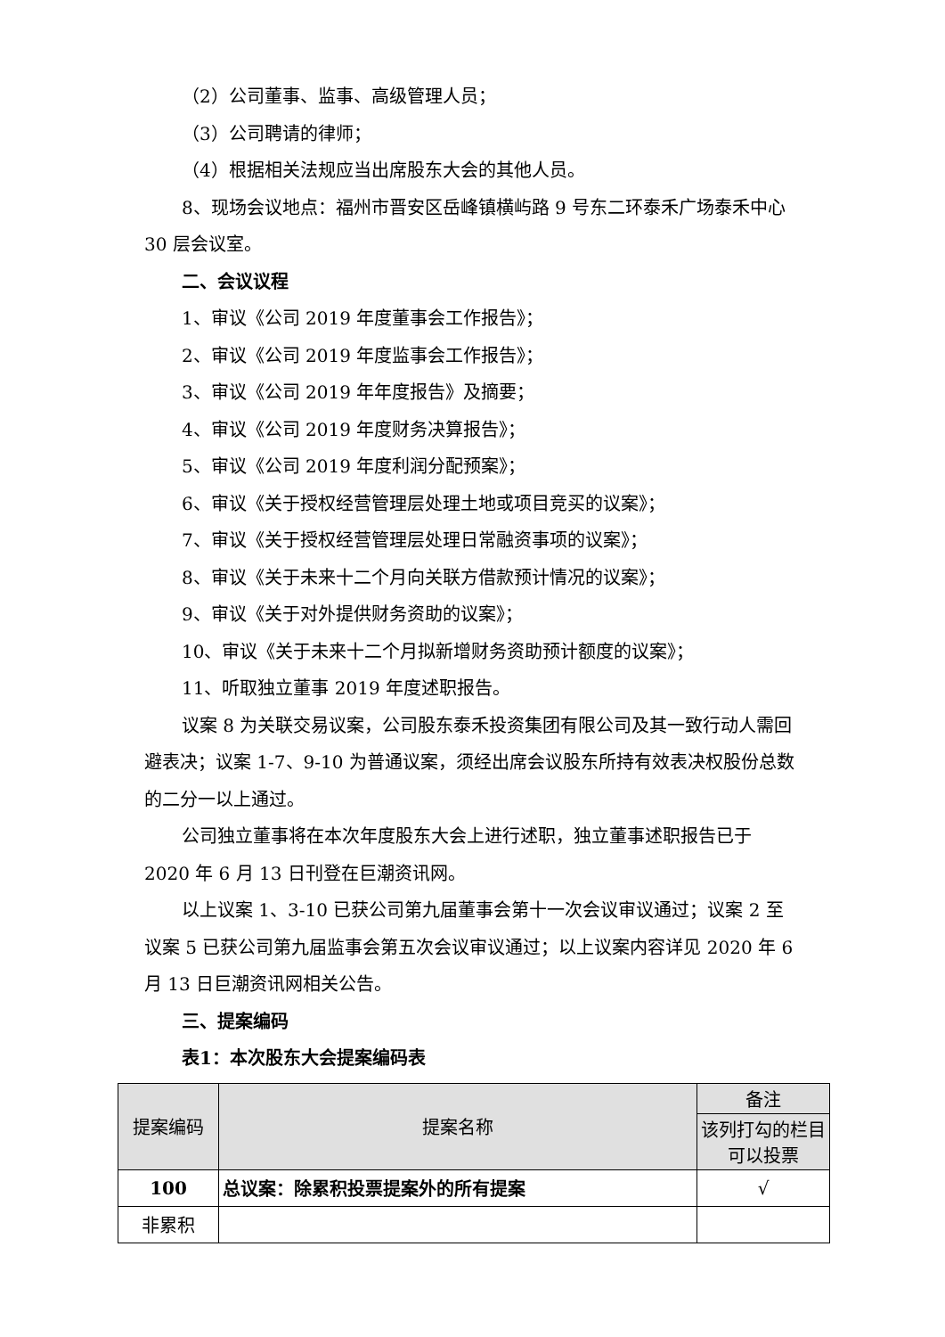（2）公司董事、监事、高级管理人员；
（3）公司聘请的律师；
（4）根据相关法规应当出席股东大会的其他人员。
8、现场会议地点：福州市晋安区岳峰镇横屿路 9 号东二环泰禾广场泰禾中心 30 层会议室。
二、会议议程
1、审议《公司 2019 年度董事会工作报告》；
2、审议《公司 2019 年度监事会工作报告》；
3、审议《公司 2019 年年度报告》及摘要；
4、审议《公司 2019 年度财务决算报告》；
5、审议《公司 2019 年度利润分配预案》；
6、审议《关于授权经营管理层处理土地或项目竞买的议案》；
7、审议《关于授权经营管理层处理日常融资事项的议案》；
8、审议《关于未来十二个月向关联方借款预计情况的议案》；
9、审议《关于对外提供财务资助的议案》；
10、审议《关于未来十二个月拟新增财务资助预计额度的议案》；
11、听取独立董事 2019 年度述职报告。
议案 8 为关联交易议案，公司股东泰禾投资集团有限公司及其一致行动人需回避表决；议案 1-7、9-10 为普通议案，须经出席会议股东所持有效表决权股份总数的二分一以上通过。
公司独立董事将在本次年度股东大会上进行述职，独立董事述职报告已于 2020 年 6 月 13 日刊登在巨潮资讯网。
以上议案 1、3-10 已获公司第九届董事会第十一次会议审议通过；议案 2 至议案 5 已获公司第九届监事会第五次会议审议通过；以上议案内容详见 2020 年 6 月 13 日巨潮资讯网相关公告。
三、提案编码
表1：本次股东大会提案编码表
| 提案编码 | 提案名称 | 备注 |
| --- | --- | --- |
| | | 该列打勾的栏目可以投票 |
| 100 | 总议案：除累积投票提案外的所有提案 | √ |
| 非累积 | | |